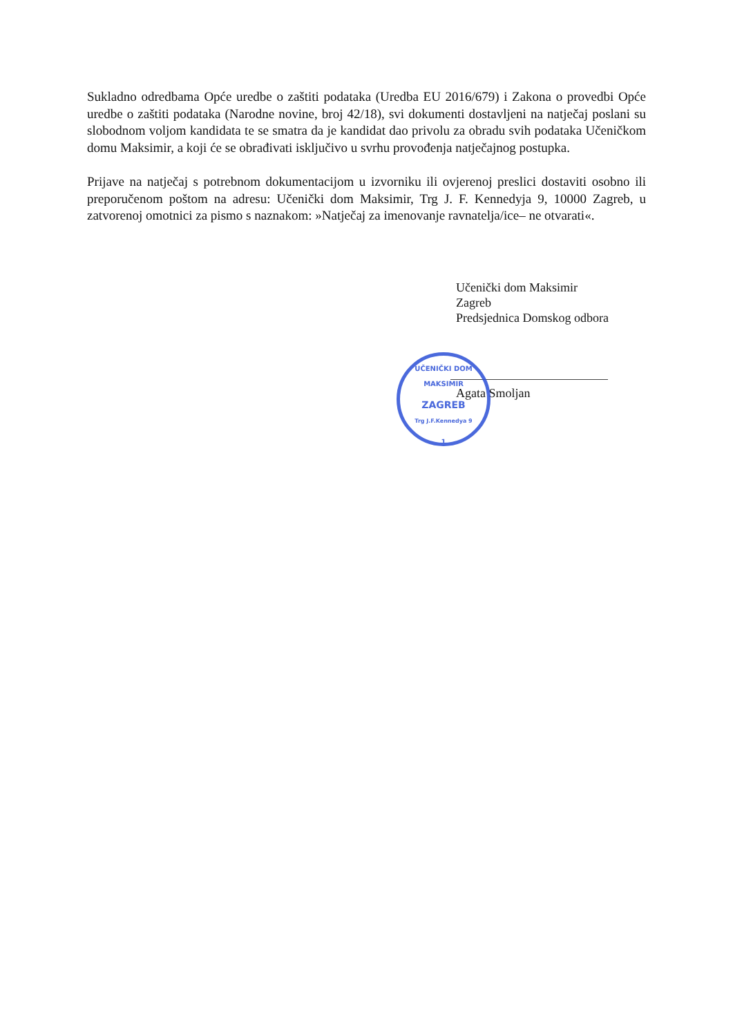Sukladno odredbama Opće uredbe o zaštiti podataka (Uredba EU 2016/679) i Zakona o provedbi Opće uredbe o zaštiti podataka (Narodne novine, broj 42/18), svi dokumenti dostavljeni na natječaj poslani su slobodnom voljom kandidata te se smatra da je kandidat dao privolu za obradu svih podataka Učeničkom domu Maksimir, a koji će se obrađivati isključivo u svrhu provođenja natječajnog postupka.
Prijave na natječaj s potrebnom dokumentacijom u izvorniku ili ovjerenoj preslici dostaviti osobno ili preporučenom poštom na adresu: Učenički dom Maksimir, Trg J. F. Kennedyja 9, 10000 Zagreb, u zatvorenoj omotnici za pismo s naznakom: »Natječaj za imenovanje ravnatelja/ice– ne otvarati«.
Učenički dom Maksimir
Zagreb
Predsjednica Domskog odbora
Agata Smoljan
UČENIČKI DOM MAKSIMIR
ZAGREB
Trg J.F.Kennedya 9
1